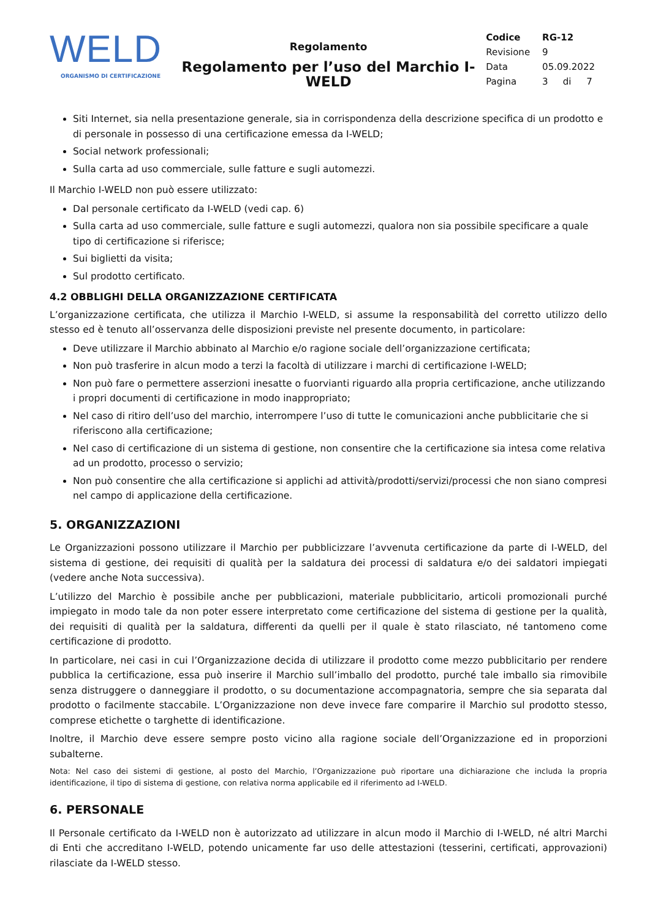WELD
ORGANISMO DI CERTIFICAZIONE
Regolamento
Regolamento per l’uso del Marchio I-WELD
| Codice | RG-12 | | |
| Revisione | 9 | | |
| Data | 05.09.2022 | | |
| Pagina | 3 | di | 7 |
Siti Internet, sia nella presentazione generale, sia in corrispondenza della descrizione specifica di un prodotto e di personale in possesso di una certificazione emessa da I-WELD;
Social network professionali;
Sulla carta ad uso commerciale, sulle fatture e sugli automezzi.
Il Marchio I-WELD non può essere utilizzato:
Dal personale certificato da I-WELD (vedi cap. 6)
Sulla carta ad uso commerciale, sulle fatture e sugli automezzi, qualora non sia possibile specificare a quale tipo di certificazione si riferisce;
Sui biglietti da visita;
Sul prodotto certificato.
4.2 OBBLIGHI DELLA ORGANIZZAZIONE CERTIFICATA
L’organizzazione certificata, che utilizza il Marchio I-WELD, si assume la responsabilità del corretto utilizzo dello stesso ed è tenuto all’osservanza delle disposizioni previste nel presente documento, in particolare:
Deve utilizzare il Marchio abbinato al Marchio e/o ragione sociale dell’organizzazione certificata;
Non può trasferire in alcun modo a terzi la facoltà di utilizzare i marchi di certificazione I-WELD;
Non può fare o permettere asserzioni inesatte o fuorvianti riguardo alla propria certificazione, anche utilizzando i propri documenti di certificazione in modo inappropriato;
Nel caso di ritiro dell’uso del marchio, interrompere l’uso di tutte le comunicazioni anche pubblicitarie che si riferiscono alla certificazione;
Nel caso di certificazione di un sistema di gestione, non consentire che la certificazione sia intesa come relativa ad un prodotto, processo o servizio;
Non può consentire che alla certificazione si applichi ad attività/prodotti/servizi/processi che non siano compresi nel campo di applicazione della certificazione.
5. ORGANIZZAZIONI
Le Organizzazioni possono utilizzare il Marchio per pubblicizzare l’avvenuta certificazione da parte di I-WELD, del sistema di gestione, dei requisiti di qualità per la saldatura dei processi di saldatura e/o dei saldatori impiegati (vedere anche Nota successiva).
L’utilizzo del Marchio è possibile anche per pubblicazioni, materiale pubblicitario, articoli promozionali purché impiegato in modo tale da non poter essere interpretato come certificazione del sistema di gestione per la qualità, dei requisiti di qualità per la saldatura, differenti da quelli per il quale è stato rilasciato, né tantomeno come certificazione di prodotto.
In particolare, nei casi in cui l’Organizzazione decida di utilizzare il prodotto come mezzo pubblicitario per rendere pubblica la certificazione, essa può inserire il Marchio sull’imballo del prodotto, purché tale imballo sia rimovibile senza distruggere o danneggiare il prodotto, o su documentazione accompagnatoria, sempre che sia separata dal prodotto o facilmente staccabile. L’Organizzazione non deve invece fare comparire il Marchio sul prodotto stesso, comprese etichette o targhette di identificazione.
Inoltre, il Marchio deve essere sempre posto vicino alla ragione sociale dell’Organizzazione ed in proporzioni subalterne.
Nota: Nel caso dei sistemi di gestione, al posto del Marchio, l’Organizzazione può riportare una dichiarazione che includa la propria identificazione, il tipo di sistema di gestione, con relativa norma applicabile ed il riferimento ad I-WELD.
6. PERSONALE
Il Personale certificato da I-WELD non è autorizzato ad utilizzare in alcun modo il Marchio di I-WELD, né altri Marchi di Enti che accreditano I-WELD, potendo unicamente far uso delle attestazioni (tesserini, certificati, approvazioni) rilasciate da I-WELD stesso.